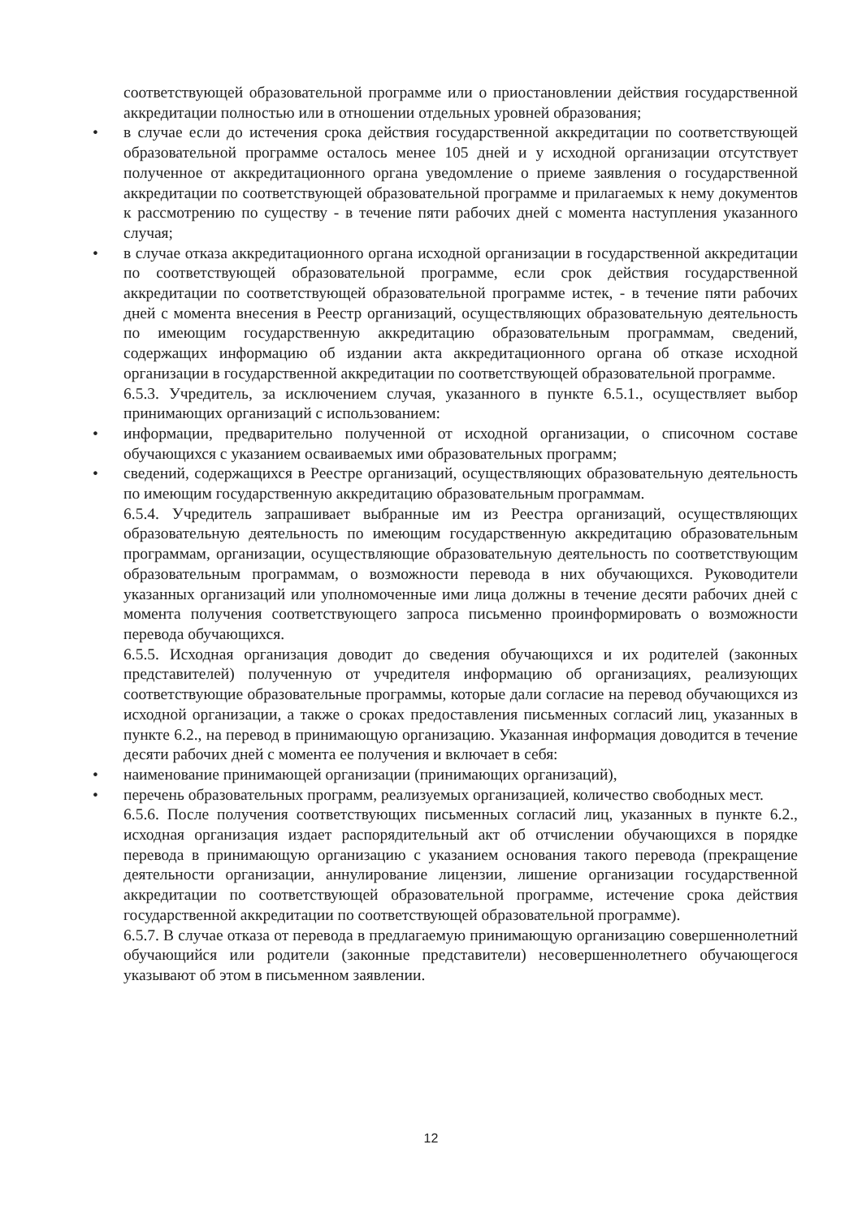соответствующей образовательной программе или о приостановлении действия государственной аккредитации полностью или в отношении отдельных уровней образования;
• в случае если до истечения срока действия государственной аккредитации по соответствующей образовательной программе осталось менее 105 дней и у исходной организации отсутствует полученное от аккредитационного органа уведомление о приеме заявления о государственной аккредитации по соответствующей образовательной программе и прилагаемых к нему документов к рассмотрению по существу - в течение пяти рабочих дней с момента наступления указанного случая;
• в случае отказа аккредитационного органа исходной организации в государственной аккредитации по соответствующей образовательной программе, если срок действия государственной аккредитации по соответствующей образовательной программе истек, - в течение пяти рабочих дней с момента внесения в Реестр организаций, осуществляющих образовательную деятельность по имеющим государственную аккредитацию образовательным программам, сведений, содержащих информацию об издании акта аккредитационного органа об отказе исходной организации в государственной аккредитации по соответствующей образовательной программе.
6.5.3. Учредитель, за исключением случая, указанного в пункте 6.5.1., осуществляет выбор принимающих организаций с использованием:
• информации, предварительно полученной от исходной организации, о списочном составе обучающихся с указанием осваиваемых ими образовательных программ;
• сведений, содержащихся в Реестре организаций, осуществляющих образовательную деятельность по имеющим государственную аккредитацию образовательным программам.
6.5.4. Учредитель запрашивает выбранные им из Реестра организаций, осуществляющих образовательную деятельность по имеющим государственную аккредитацию образовательным программам, организации, осуществляющие образовательную деятельность по соответствующим образовательным программам, о возможности перевода в них обучающихся. Руководители указанных организаций или уполномоченные ими лица должны в течение десяти рабочих дней с момента получения соответствующего запроса письменно проинформировать о возможности перевода обучающихся.
6.5.5. Исходная организация доводит до сведения обучающихся и их родителей (законных представителей) полученную от учредителя информацию об организациях, реализующих соответствующие образовательные программы, которые дали согласие на перевод обучающихся из исходной организации, а также о сроках предоставления письменных согласий лиц, указанных в пункте 6.2., на перевод в принимающую организацию. Указанная информация доводится в течение десяти рабочих дней с момента ее получения и включает в себя:
• наименование принимающей организации (принимающих организаций),
• перечень образовательных программ, реализуемых организацией, количество свободных мест.
6.5.6. После получения соответствующих письменных согласий лиц, указанных в пункте 6.2., исходная организация издает распорядительный акт об отчислении обучающихся в порядке перевода в принимающую организацию с указанием основания такого перевода (прекращение деятельности организации, аннулирование лицензии, лишение организации государственной аккредитации по соответствующей образовательной программе, истечение срока действия государственной аккредитации по соответствующей образовательной программе).
6.5.7. В случае отказа от перевода в предлагаемую принимающую организацию совершеннолетний обучающийся или родители (законные представители) несовершеннолетнего обучающегося указывают об этом в письменном заявлении.
12